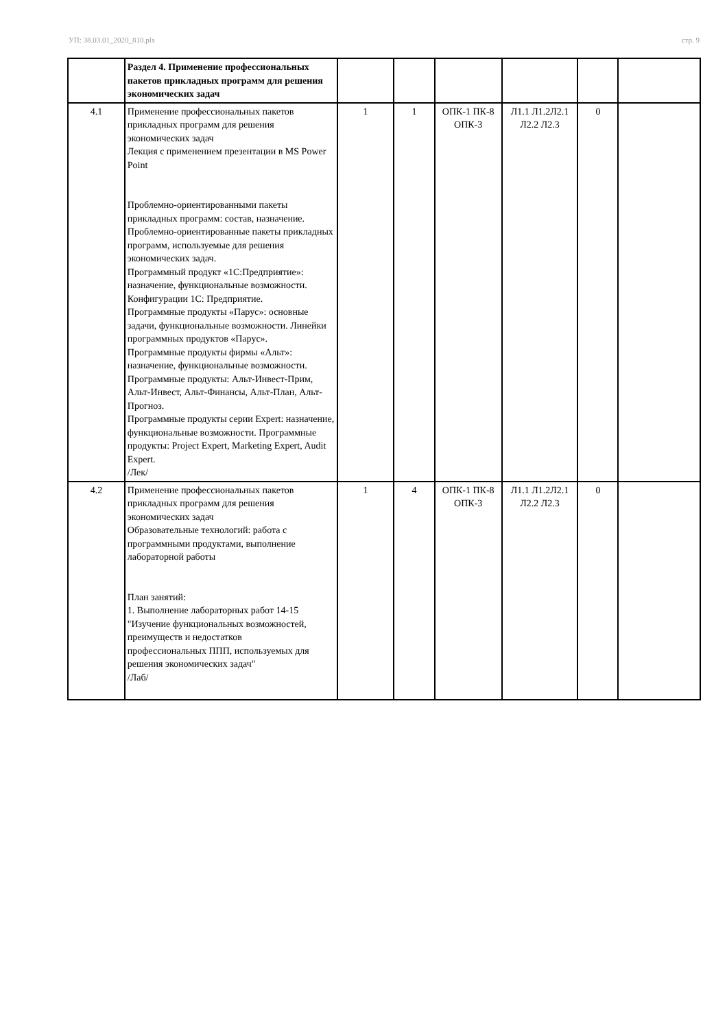УП: 38.03.01_2020_810.plx стр. 9
| | Раздел 4. Применение профессиональных пакетов прикладных программ для решения экономических задач | | | | | | |
| 4.1 | Применение профессиональных пакетов прикладных программ для решения экономических задач Лекция с применением презентации в MS Power Point Проблемно-ориентированными пакеты прикладных программ: состав, назначение. Проблемно-ориентированные пакеты прикладных программ, используемые для решения экономических задач. Программный продукт «1С:Предприятие»: назначение, функциональные возможности. Конфигурации 1С: Предприятие. Программные продукты «Парус»: основные задачи, функциональные возможности. Линейки программных продуктов «Парус». Программные продукты фирмы «Альт»: назначение, функциональные возможности. Программные продукты: Альт-Инвест-Прим, Альт-Инвест, Альт-Финансы, Альт-План, Альт-Прогноз. Программные продукты серии Expert: назначение, функциональные возможности. Программные продукты: Project Expert, Marketing Expert, Audit Expert. /Лек/ | 1 | 1 | ОПК-1 ПК-8 ОПК-3 | Л1.1 Л1.2Л2.1 Л2.2 Л2.3 | 0 | |
| 4.2 | Применение профессиональных пакетов прикладных программ для решения экономических задач Образовательные технологий: работа с программными продуктами, выполнение лабораторной работы План занятий: 1. Выполнение лабораторных работ 14-15 "Изучение функциональных возможностей, преимуществ и недостатков профессиональных ППП, используемых для решения экономических задач" /Лаб/ | 1 | 4 | ОПК-1 ПК-8 ОПК-3 | Л1.1 Л1.2Л2.1 Л2.2 Л2.3 | 0 | |